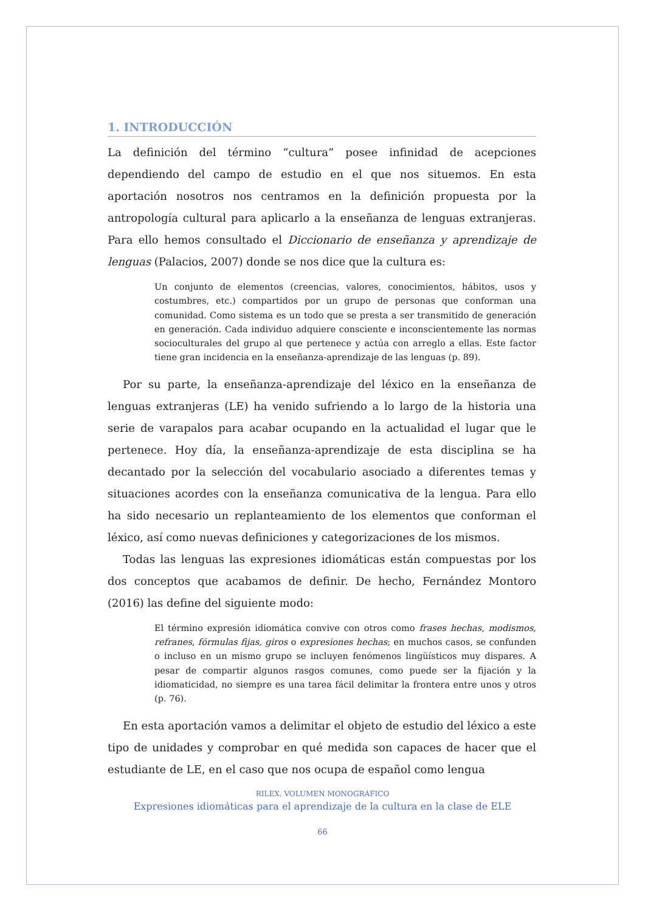1. INTRODUCCIÓN
La definición del término “cultura” posee infinidad de acepciones dependiendo del campo de estudio en el que nos situemos. En esta aportación nosotros nos centramos en la definición propuesta por la antropología cultural para aplicarlo a la enseñanza de lenguas extranjeras. Para ello hemos consultado el Diccionario de enseñanza y aprendizaje de lenguas (Palacios, 2007) donde se nos dice que la cultura es:
Un conjunto de elementos (creencias, valores, conocimientos, hábitos, usos y costumbres, etc.) compartidos por un grupo de personas que conforman una comunidad. Como sistema es un todo que se presta a ser transmitido de generación en generación. Cada individuo adquiere consciente e inconscientemente las normas socioculturales del grupo al que pertenece y actúa con arreglo a ellas. Este factor tiene gran incidencia en la enseñanza-aprendizaje de las lenguas (p. 89).
Por su parte, la enseñanza-aprendizaje del léxico en la enseñanza de lenguas extranjeras (LE) ha venido sufriendo a lo largo de la historia una serie de varapalos para acabar ocupando en la actualidad el lugar que le pertenece. Hoy día, la enseñanza-aprendizaje de esta disciplina se ha decantado por la selección del vocabulario asociado a diferentes temas y situaciones acordes con la enseñanza comunicativa de la lengua. Para ello ha sido necesario un replanteamiento de los elementos que conforman el léxico, así como nuevas definiciones y categorizaciones de los mismos.
Todas las lenguas las expresiones idiomáticas están compuestas por los dos conceptos que acabamos de definir. De hecho, Fernández Montoro (2016) las define del siguiente modo:
El término expresión idiomática convive con otros como frases hechas, modismos, refranes, fórmulas fijas, giros o expresiones hechas; en muchos casos, se confunden o incluso en un mismo grupo se incluyen fenómenos lingüísticos muy dispares. A pesar de compartir algunos rasgos comunes, como puede ser la fijación y la idiomaticidad, no siempre es una tarea fácil delimitar la frontera entre unos y otros (p. 76).
En esta aportación vamos a delimitar el objeto de estudio del léxico a este tipo de unidades y comprobar en qué medida son capaces de hacer que el estudiante de LE, en el caso que nos ocupa de español como lengua
RILEX. VOLUMEN MONOGRÁFICO
Expresiones idiomáticas para el aprendizaje de la cultura en la clase de ELE
66